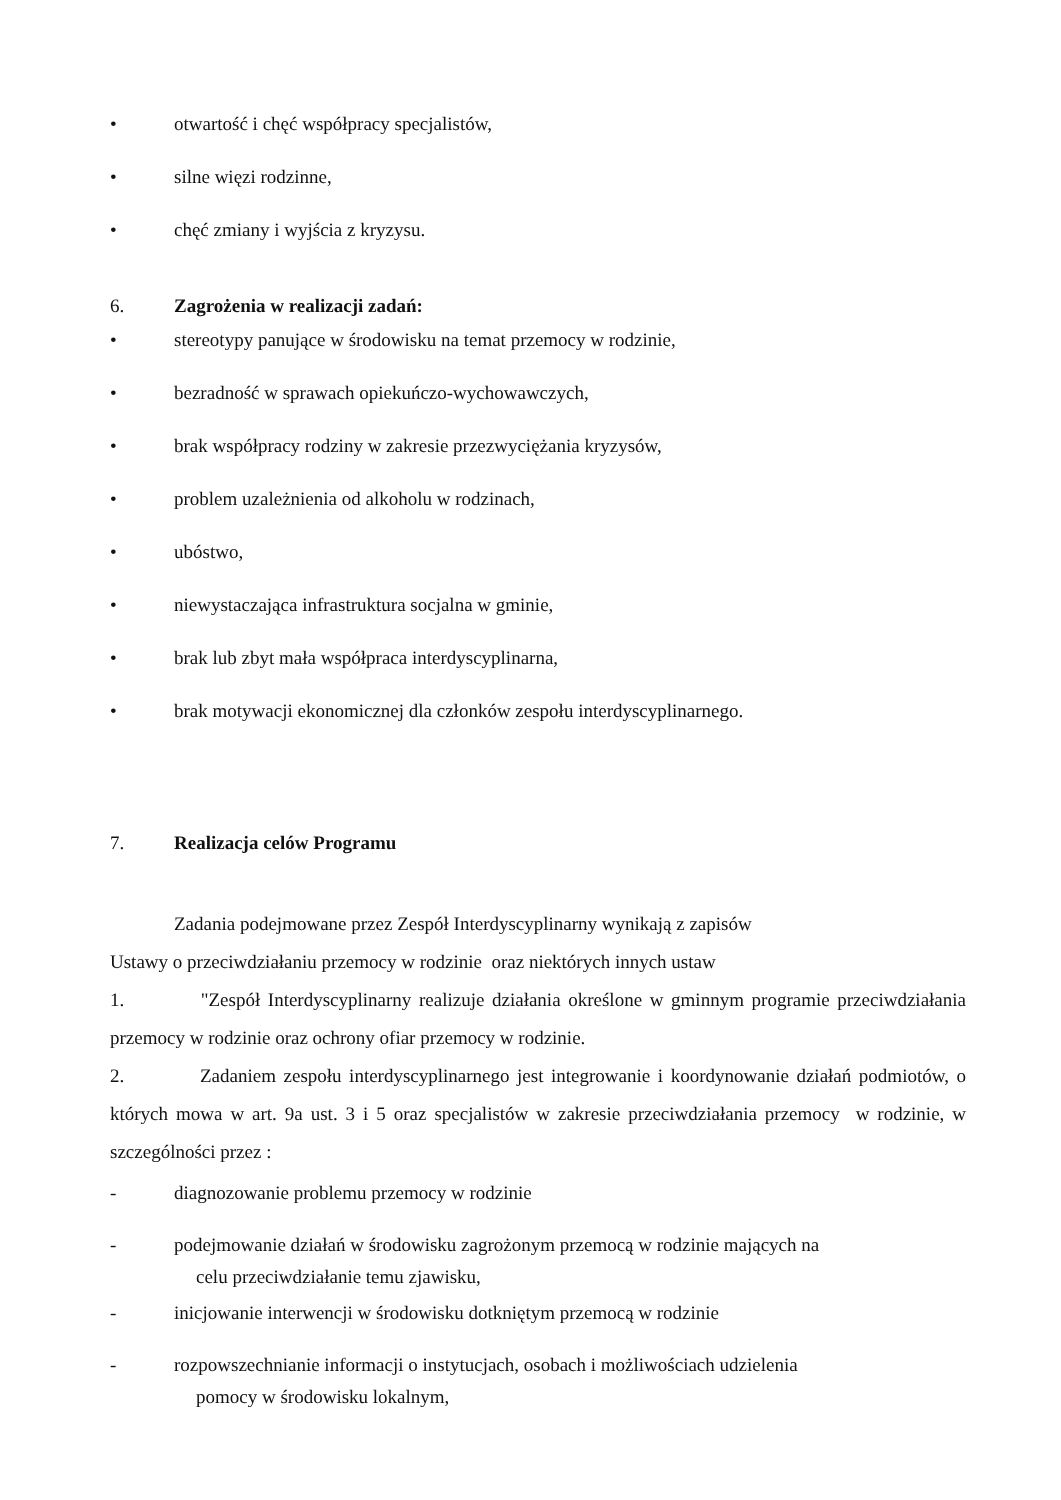• otwartość i chęć współpracy specjalistów,
• silne więzi rodzinne,
• chęć zmiany i wyjścia z kryzysu.
6. Zagrożenia w realizacji zadań:
• stereotypy panujące w środowisku na temat przemocy w rodzinie,
• bezradność w sprawach opiekuńczo-wychowawczych,
• brak współpracy rodziny w zakresie przezwyciężania kryzysów,
• problem uzależnienia od alkoholu w rodzinach,
• ubóstwo,
• niewystaczająca infrastruktura socjalna w gminie,
• brak lub zbyt mała współpraca interdyscyplinarna,
• brak motywacji ekonomicznej dla członków zespołu interdyscyplinarnego.
7. Realizacja celów Programu
Zadania podejmowane przez Zespół Interdyscyplinarny wynikają z zapisów
Ustawy o przeciwdziałaniu przemocy w rodzinie oraz niektórych innych ustaw
1. "Zespół Interdyscyplinarny realizuje działania określone w gminnym programie przeciwdziałania przemocy w rodzinie oraz ochrony ofiar przemocy w rodzinie.
2. Zadaniem zespołu interdyscyplinarnego jest integrowanie i koordynowanie działań podmiotów, o których mowa w art. 9a ust. 3 i 5 oraz specjalistów w zakresie przeciwdziałania przemocy w rodzinie, w szczególności przez :
- diagnozowanie problemu przemocy w rodzinie
- podejmowanie działań w środowisku zagrożonym przemocą w rodzinie mających na
celu przeciwdziałanie temu zjawisku,
- inicjowanie interwencji w środowisku dotkniętym przemocą w rodzinie
- rozpowszechnianie informacji o instytucjach, osobach i możliwościach udzielenia
pomocy w środowisku lokalnym,